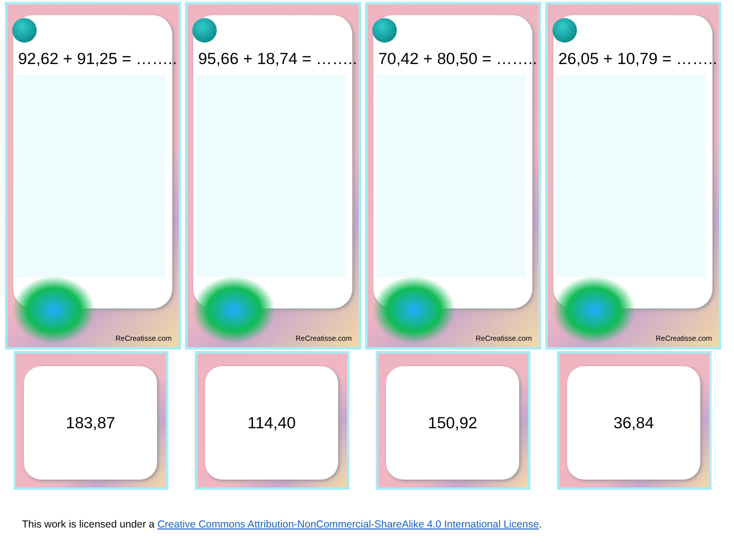92,62 + 91,25 = ……..
ReCreatisse.com
95,66 + 18,74 = ……..
ReCreatisse.com
70,42 + 80,50 = ……..
ReCreatisse.com
26,05 + 10,79 = ……..
ReCreatisse.com
183,87
114,40
150,92
36,84
This work is licensed under a Creative Commons Attribution-NonCommercial-ShareAlike 4.0 International License.